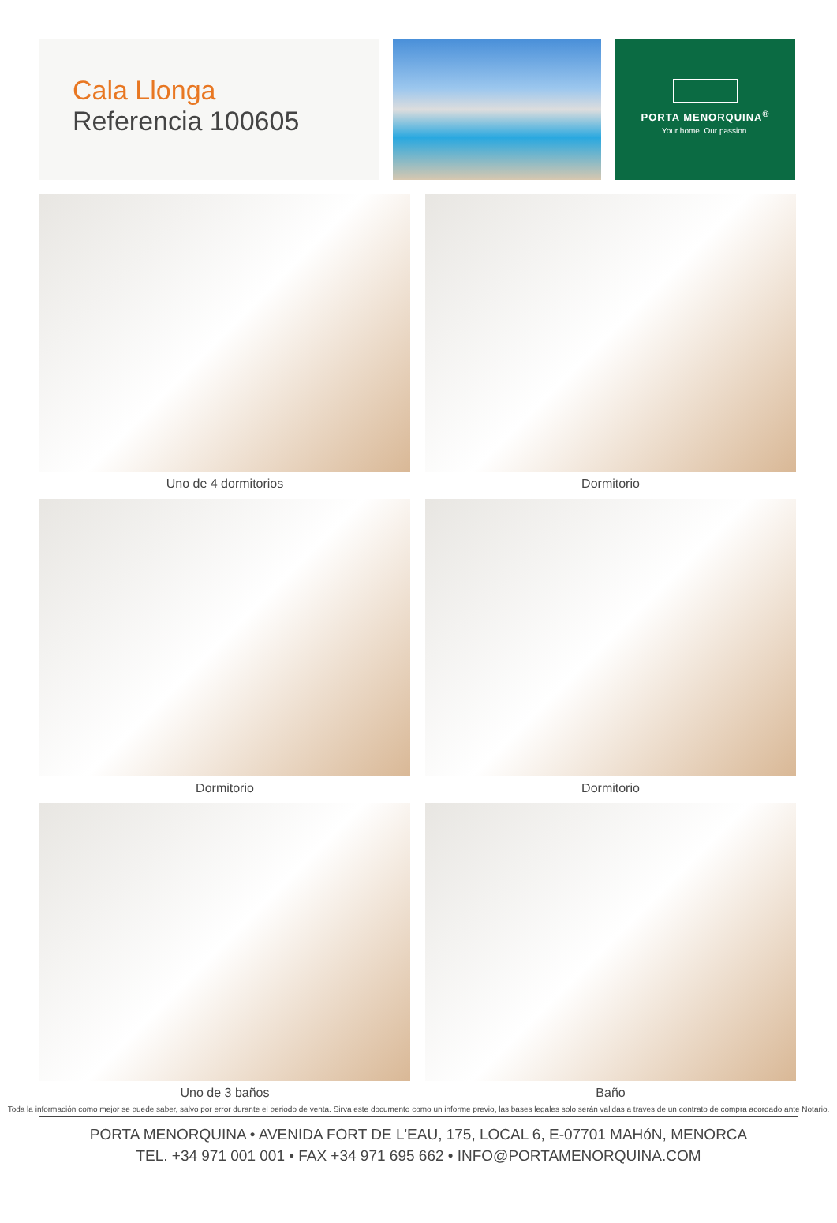Cala Llonga
Referencia 100605
PORTA MENORQUINA<sup>®</sup>
Your home. Our passion.
Uno de 4 dormitorios
Dormitorio
Dormitorio
Dormitorio
Uno de 3 baños
Baño
Toda la información como mejor se puede saber, salvo por error durante el periodo de venta. Sirva este documento como un informe previo, las bases legales solo serán validas a traves de un contrato de compra acordado ante Notario.
PORTA MENORQUINA • AVENIDA FORT DE L'EAU, 175, LOCAL 6, E-07701 MAHóN, MENORCA
TEL. +34 971 001 001 • FAX +34 971 695 662 • INFO@PORTAMENORQUINA.COM